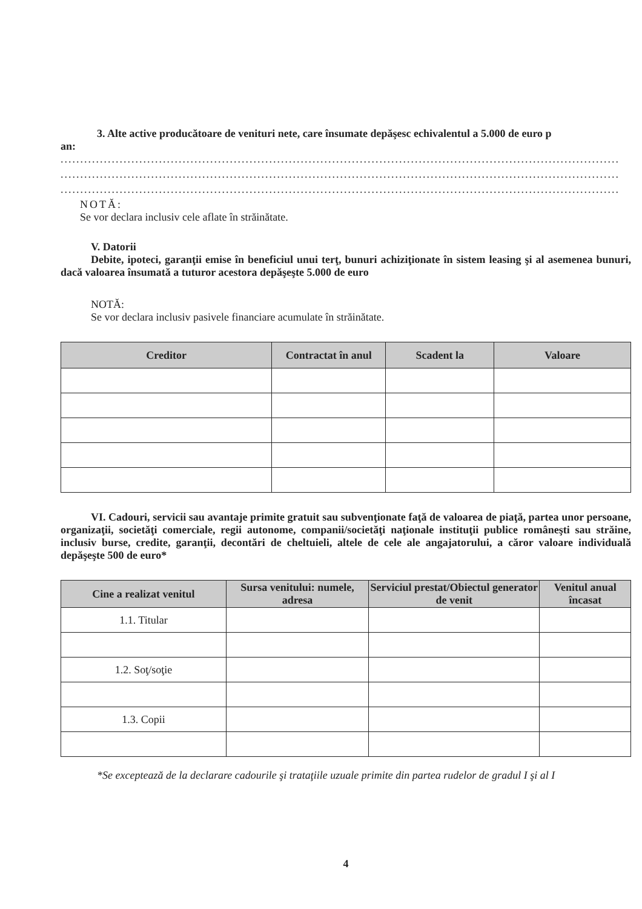3. Alte active producătoare de venituri nete, care însumate depăşesc echivalentul a 5.000 de euro p
an:
..............................................................................................................................................
..............................................................................................................................................
..............................................................................................................................................
NOTĂ:
Se vor declara inclusiv cele aflate în străinătate.
V. Datorii
Debite, ipoteci, garanţii emise în beneficiul unui terţ, bunuri achiziţionate în sistem leasing şi al asemenea bunuri, dacă valoarea însumată a tuturor acestora depăşeşte 5.000 de euro
NOTĂ:
Se vor declara inclusiv pasivele financiare acumulate în străinătate.
| Creditor | Contractat în anul | Scadent la | Valoare |
| --- | --- | --- | --- |
VI. Cadouri, servicii sau avantaje primite gratuit sau subvenţionate faţă de valoarea de piaţă, partea unor persoane, organizaţii, societăţi comerciale, regii autonome, companii/societăţi naţionale instituţii publice româneşti sau străine, inclusiv burse, credite, garanţii, decontări de cheltuieli, altele de cele ale angajatorului, a căror valoare individuală depăşeşte 500 de euro*
| Cine a realizat venitul | Sursa venitului: numele, adresa | Serviciul prestat/Obiectul generator de venit | Venitul anual încasat |
| --- | --- | --- | --- |
| 1.1. Titular | | | |
| 1.2. Soţ/soţie | | | |
| 1.3. Copii | | | |
*Se exceptează de la declarare cadourile şi trataţiile uzuale primite din partea rudelor de gradul I şi al I
4